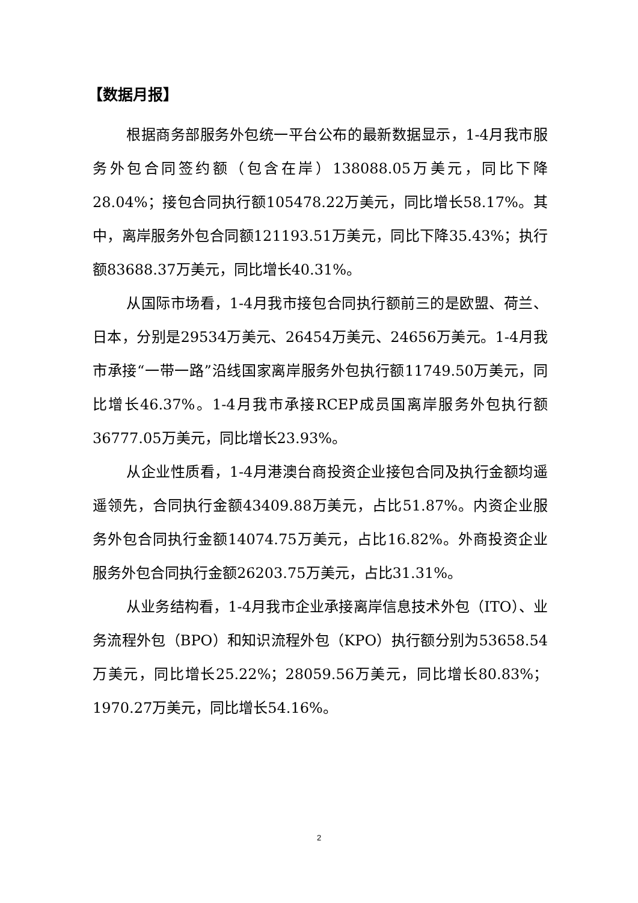【数据月报】
根据商务部服务外包统一平台公布的最新数据显示，1-4月我市服务外包合同签约额（包含在岸）138088.05万美元，同比下降28.04%；接包合同执行额105478.22万美元，同比增长58.17%。其中，离岸服务外包合同额121193.51万美元，同比下降35.43%；执行额83688.37万美元，同比增长40.31%。
从国际市场看，1-4月我市接包合同执行额前三的是欧盟、荷兰、日本，分别是29534万美元、26454万美元、24656万美元。1-4月我市承接“一带一路”沿线国家离岸服务外包执行额11749.50万美元，同比增长46.37%。1-4月我市承接RCEP成员国离岸服务外包执行额36777.05万美元，同比增长23.93%。
从企业性质看，1-4月港澳台商投资企业接包合同及执行金额均遥遥领先，合同执行金额43409.88万美元，占比51.87%。内资企业服务外包合同执行金额14074.75万美元，占比16.82%。外商投资企业服务外包合同执行金额26203.75万美元，占比31.31%。
从业务结构看，1-4月我市企业承接离岸信息技术外包（ITO）、业务流程外包（BPO）和知识流程外包（KPO）执行额分别为53658.54万美元，同比增长25.22%；28059.56万美元，同比增长80.83%；1970.27万美元，同比增长54.16%。
2